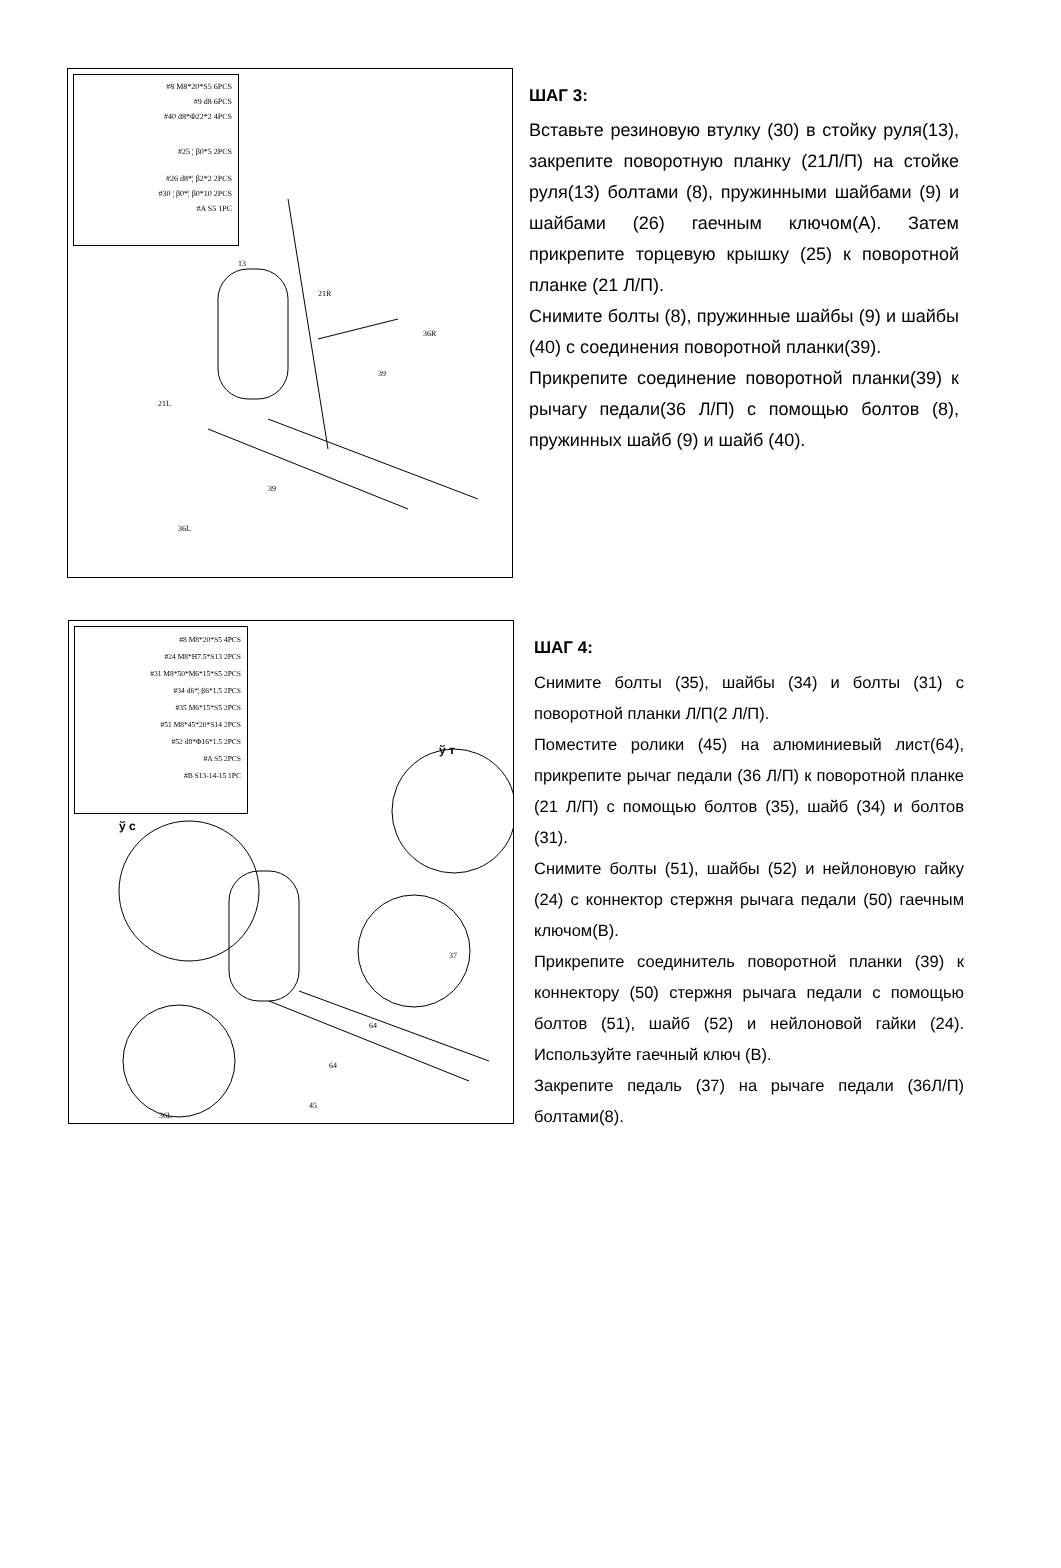#8 M8*20*S5 6PCS
#9 d8 6PCS
#40 d8*Φ22*2 4PCS
#25 ¦ β0*5 2PCS
#26 d8*¦ β2*2 2PCS
#30 ¦ β0*¦ β0*10 2PCS
#A S5 1PC
13
21R
21L
36R
39
39
36L
ШАГ 3:
Вставьте резиновую втулку (30) в стойку руля(13), закрепите поворотную планку (21Л/П) на стойке руля(13) болтами (8), пружинными шайбами (9) и шайбами (26) гаечным ключом(A). Затем прикрепите торцевую крышку (25) к поворотной планке (21 Л/П).
Снимите болты (8), пружинные шайбы (9) и шайбы (40) с соединения поворотной планки(39).
Прикрепите соединение поворотной планки(39) к рычагу педали(36 Л/П) с помощью болтов (8), пружинных шайб (9) и шайб (40).
#8 M8*20*S5 4PCS
#24 M8*H7.5*S13 2PCS
#31 M8*50*M6*15*S5 2PCS
#34 d6*¦ β6*1.5 2PCS
#35 M6*15*S5 2PCS
#51 M8*45*20*S14 2PCS
#52 d8*Φ16*1.5 2PCS
#A S5 2PCS
#B S13-14-15 1PC
ў с
ў т
64
64
37
45
36L
ШАГ 4:
Снимите болты (35), шайбы (34) и болты (31) с поворотной планки Л/П(2 Л/П).
Поместите ролики (45) на алюминиевый лист(64), прикрепите рычаг педали (36 Л/П) к поворотной планке (21 Л/П) с помощью болтов (35), шайб (34) и болтов (31).
Снимите болты (51), шайбы (52) и нейлоновую гайку (24) с коннектор стержня рычага педали (50) гаечным ключом(B).
Прикрепите соединитель поворотной планки (39) к коннектору (50) стержня рычага педали с помощью болтов (51), шайб (52) и нейлоновой гайки (24). Используйте гаечный ключ (B).
Закрепите педаль (37) на рычаге педали (36Л/П) болтами(8).